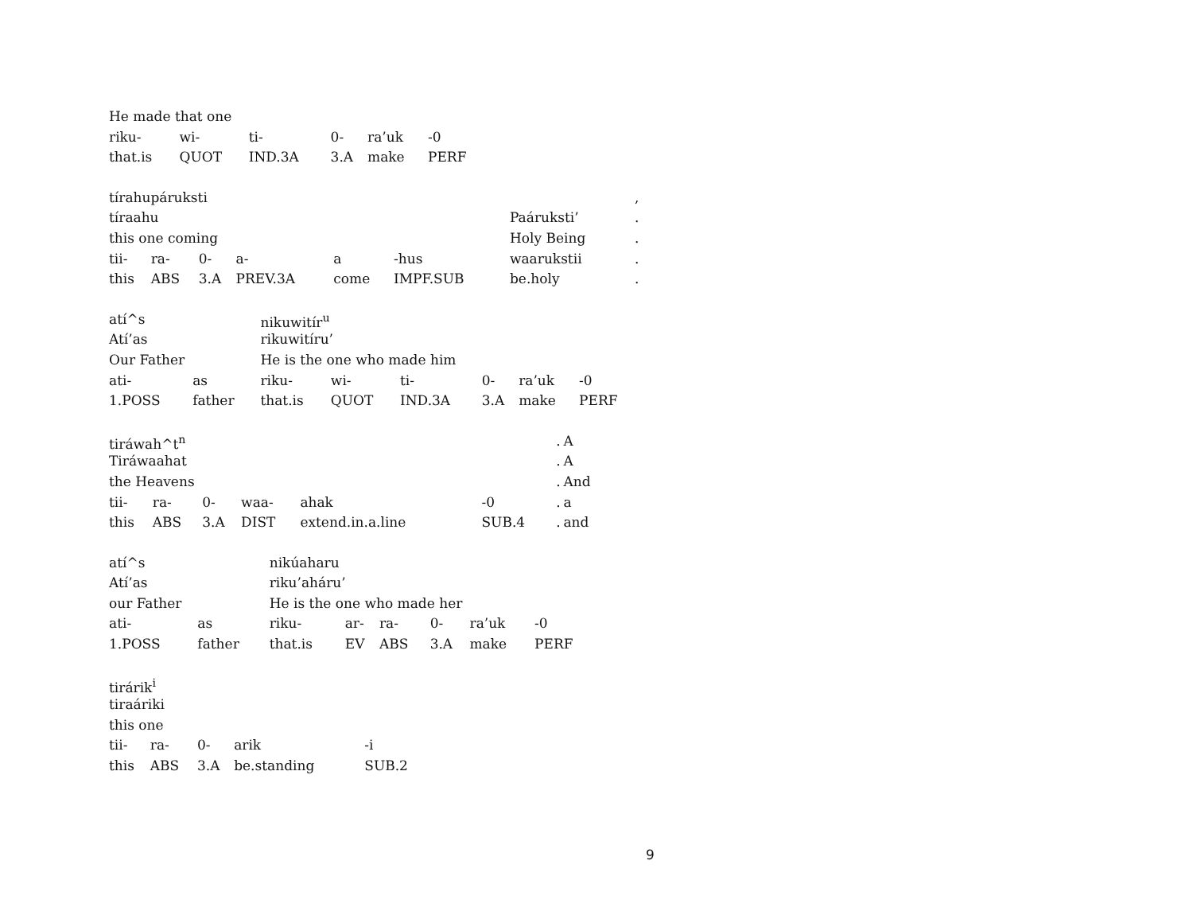| He made that one | | | | | |
| riku- | wi- | ti- | 0- | ra’uk | -0 |
| that.is | QUOT | IND.3A | 3.A | make | PERF |
| tírahupáruksti | | | | | | | | , |
| tíraahu | | | | | | | Paáruksti’ | . |
| this one coming | | | | | | | Holy Being | . |
| tii- | ra- | 0- | a- | a | -hus | | waarukstii | . |
| this | ABS | 3.A | PREV.3A | come | IMPF.SUB | | be.holy | . |
| atí^s | | nikuwitír<sup>u</sup> | | | | | |
| Atí’as | | rikuwitíru’ | | | | | |
| Our Father | | He is the one who made him | | | | | |
| ati- | as | riku- | wi- | ti- | 0- | ra’uk | -0 |
| 1.POSS | father | that.is | QUOT | IND.3A | 3.A | make | PERF |
| tiráwah^t<sup>n</sup> | | | | | | | . | A |
| Tiráwaahat | | | | | | | . | A |
| the Heavens | | | | | | | . | And |
| tii- | ra- | 0- | waa- | ahak | -0 | | . | a |
| this | ABS | 3.A | DIST | extend.in.a.line | SUB.4 | | . | and |
| atí^s | | nikúaharu | | | | | |
| Atí’as | | riku’aháru’ | | | | | |
| our Father | | He is the one who made her | | | | | |
| ati- | as | riku- | ar- | ra- | 0- | ra’uk | -0 |
| 1.POSS | father | that.is | EV | ABS | 3.A | make | PERF |
| tirárik<sup>i</sup> | | | | |
| tiraáriki | | | | |
| this one | | | | |
| tii- | ra- | 0- | arik | -i |
| this | ABS | 3.A | be.standing | SUB.2 |
9